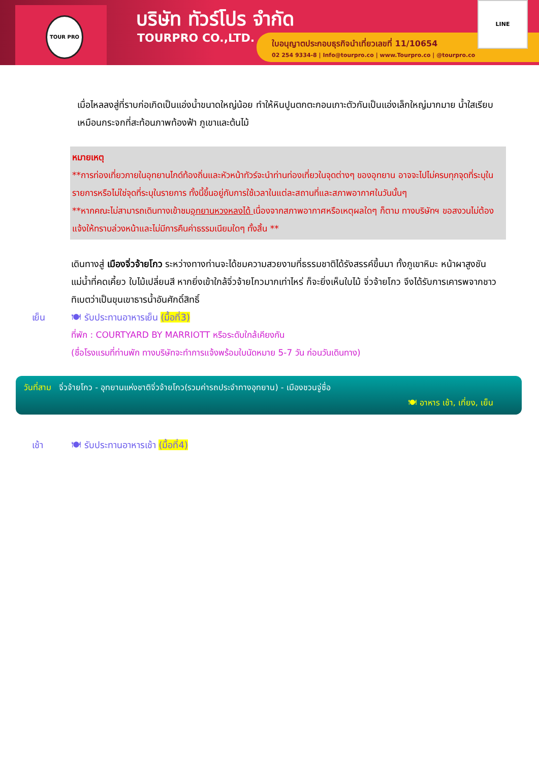TOUR PRO บริษัท ทัวร์โปร จำกัด
TOURPRO CO.,LTD.
ใบอนุญาตประกอบธุรกิจนำเที่ยวเลขที่ 11/10654
02 254 9334-8 | Info@tourpro.co | www.Tourpro.co | @tourpro.co
LINE
เมื่อไหลลงสู่ที่ราบก่อเกิดเป็นแอ่งน้ำขนาดใหญ่น้อย ทำให้หินปูนตกตะกอนเกาะตัวกันเป็นแอ่งเล็กใหญ่มากมาย น้ำใสเรียบเหมือนกระจกที่สะท้อนภาพท้องฟ้า ภูเขาและต้นไม้
หมายเหตุ
**การท่องเที่ยวภายในอุทยานไกด์ท้องถิ่นและหัวหน้าทัวร์จะนำท่านท่องเที่ยวในจุดต่างๆ ของอุทยาน อาจจะไปไม่ครบทุกจุดที่ระบุในรายการหรือไม่ใช่จุดที่ระบุในรายการ ทั้งนี้ขึ้นอยู่กับการใช้เวลาในแต่ละสถานที่และสภาพอากาศในวันนั้นๆ
**หากคณะไม่สามารถเดินทางเข้าชมอุทยานหวงหลงได้ เนื่องจากสภาพอากาศหรือเหตุผลใดๆ ก็ตาม ทางบริษัทฯ ขอสงวนไม่ต้องแจ้งให้ทราบล่วงหน้าและไม่มีการคืนค่าธรรมเนียมใดๆ ทั้งสิ้น **
เดินทางสู่ เมืองจิ่วจ้ายโกว ระหว่างทางท่านจะได้ชมความสวยงามที่ธรรมชาติได้รังสรรค์ขึ้นมา ทั้งภูเขาหิมะ หน้าผาสูงชัน แม่น้ำที่คดเคี้ยว ใบไม้เปลี่ยนสี หากยิ่งเข้าใกล้จิ่วจ้ายโกวมากเท่าไหร่ ก็จะยิ่งเห็นใบไม้ จิ่วจ้ายโกว จึงได้รับการเคารพจากชาวทิเบตว่าเป็นขุนเขาธารน้ำอันศักดิ์สิทธิ์
เย็น 🍽 รับประทานอาหารเย็น (มื้อที่3)
ที่พัก : COURTYARD BY MARRIOTT หรือระดับใกล้เคียงกัน
(ชื่อโรงแรมที่ท่านพัก ทางบริษัทจะทำการแจ้งพร้อมใบนัดหมาย 5-7 วัน ก่อนวันเดินทาง)
วันที่สาม จิ่วจ้ายโกว - อุทยานแห่งชาติจิ่วจ้ายโกว(รวมค่ารถประจำทางอุทยาน) - เมืองชวนจู่ซื่อ
🍽 อาหาร เช้า, เที่ยง, เย็น
เช้า 🍽 รับประทานอาหารเช้า (มื้อที่4)